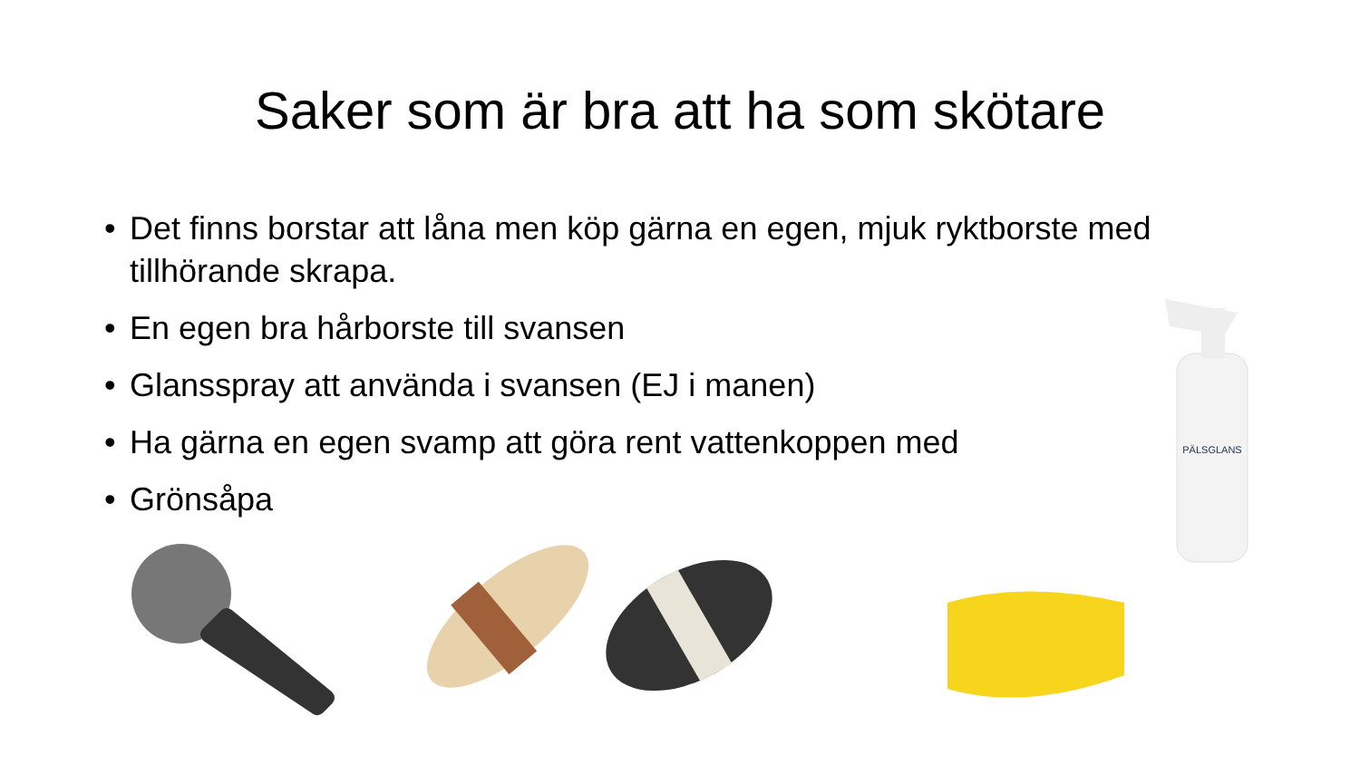Saker som är bra att ha som skötare
• Det finns borstar att låna men köp gärna en egen, mjuk ryktborste med tillhörande skrapa.
• En egen bra hårborste till svansen
• Glansspray att använda i svansen (EJ i manen)
• Ha gärna en egen svamp att göra rent vattenkoppen med
• Grönsåpa
PÄLSGLANS